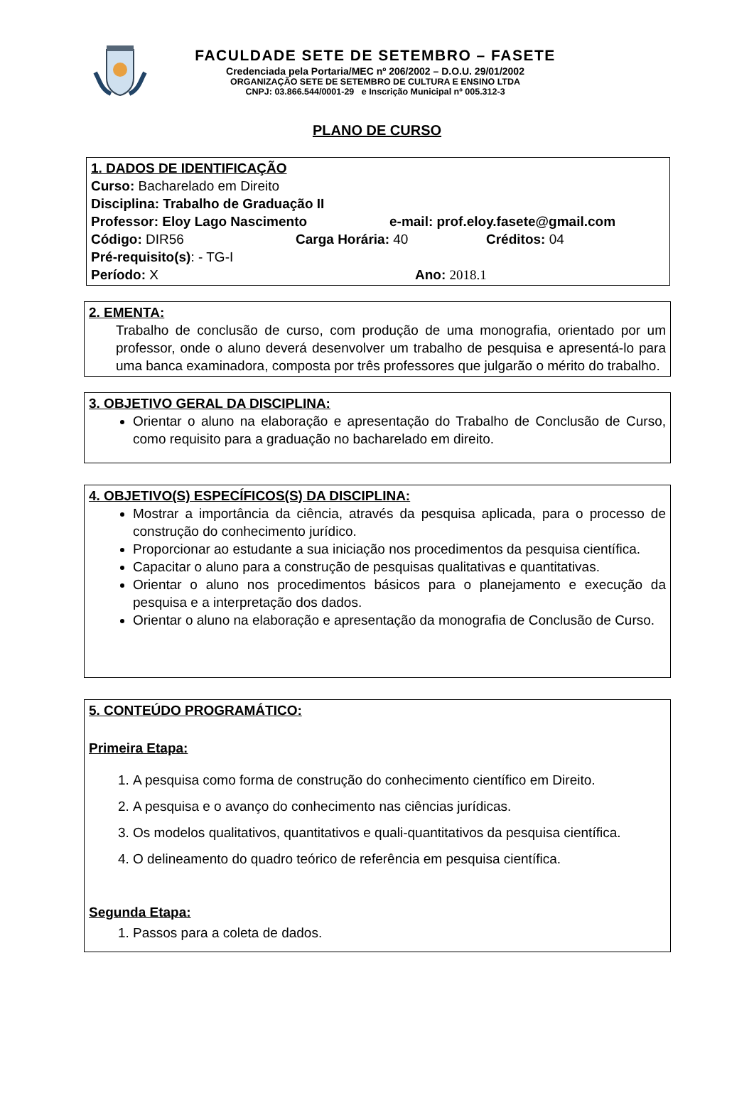FACULDADE SETE DE SETEMBRO – FASETE
Credenciada pela Portaria/MEC nº 206/2002 – D.O.U. 29/01/2002
ORGANIZAÇÃO SETE DE SETEMBRO DE CULTURA E ENSINO LTDA
CNPJ: 03.866.544/0001-29 e Inscrição Municipal nº 005.312-3
PLANO DE CURSO
1. DADOS DE IDENTIFICAÇÃO
Curso: Bacharelado em Direito
Disciplina: Trabalho de Graduação II
Professor: Eloy Lago Nascimento e-mail: prof.eloy.fasete@gmail.com
Código: DIR56 Carga Horária: 40 Créditos: 04
Pré-requisito(s): - TG-I
Período: X Ano: 2018.1
2. EMENTA:
Trabalho de conclusão de curso, com produção de uma monografia, orientado por um professor, onde o aluno deverá desenvolver um trabalho de pesquisa e apresentá-lo para uma banca examinadora, composta por três professores que julgarão o mérito do trabalho.
3. OBJETIVO GERAL DA DISCIPLINA:
Orientar o aluno na elaboração e apresentação do Trabalho de Conclusão de Curso, como requisito para a graduação no bacharelado em direito.
4. OBJETIVO(S) ESPECÍFICOS(S) DA DISCIPLINA:
Mostrar a importância da ciência, através da pesquisa aplicada, para o processo de construção do conhecimento jurídico.
Proporcionar ao estudante a sua iniciação nos procedimentos da pesquisa científica.
Capacitar o aluno para a construção de pesquisas qualitativas e quantitativas.
Orientar o aluno nos procedimentos básicos para o planejamento e execução da pesquisa e a interpretação dos dados.
Orientar o aluno na elaboração e apresentação da monografia de Conclusão de Curso.
5. CONTEÚDO PROGRAMÁTICO:
Primeira Etapa:
1. A pesquisa como forma de construção do conhecimento científico em Direito.
2. A pesquisa e o avanço do conhecimento nas ciências jurídicas.
3. Os modelos qualitativos, quantitativos e quali-quantitativos da pesquisa científica.
4. O delineamento do quadro teórico de referência em pesquisa científica.
Segunda Etapa:
1. Passos para a coleta de dados.